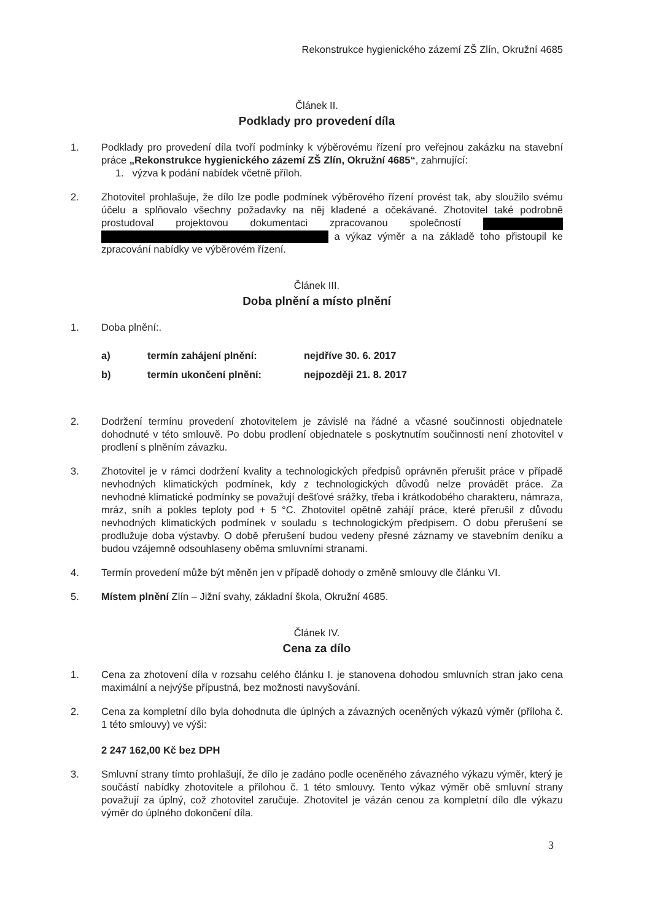Rekonstrukce hygienického zázemí ZŠ Zlín, Okružní 4685
Článek II.
Podklady pro provedení díla
1. Podklady pro provedení díla tvoří podmínky k výběrovému řízení pro veřejnou zakázku na stavební práce „Rekonstrukce hygienického zázemí ZŠ Zlín, Okružní 4685“, zahrnující:
1. výzva k podání nabídek včetně příloh.
2. Zhotovitel prohlašuje, že dílo lze podle podmínek výběrového řízení provést tak, aby sloužilo svému účelu a splňovalo všechny požadavky na něj kladené a očekávané. Zhotovitel také podrobně prostudoval projektovou dokumentaci zpracovanou společností a výkaz výměr a na základě toho přistoupil ke zpracování nabídky ve výběrovém řízení.
Článek III.
Doba plnění a místo plnění
1. Doba plnění:.
| a) | termín zahájení plnění: | nejdříve 30. 6. 2017 |
| b) | termín ukončení plnění: | nejpozději 21. 8. 2017 |
2. Dodržení termínu provedení zhotovitelem je závislé na řádné a včasné součinnosti objednatele dohodnuté v této smlouvě. Po dobu prodlení objednatele s poskytnutím součinnosti není zhotovitel v prodlení s plněním závazku.
3. Zhotovitel je v rámci dodržení kvality a technologických předpisů oprávněn přerušit práce v případě nevhodných klimatických podmínek, kdy z technologických důvodů nelze provádět práce. Za nevhodné klimatické podmínky se považují dešťové srážky, třeba i krátkodobého charakteru, námraza, mráz, sníh a pokles teploty pod + 5 °C. Zhotovitel opětně zahájí práce, které přerušil z důvodu nevhodných klimatických podmínek v souladu s technologickým předpisem. O dobu přerušení se prodlužuje doba výstavby. O době přerušení budou vedeny přesné záznamy ve stavebním deníku a budou vzájemně odsouhlaseny oběma smluvními stranami.
4. Termín provedení může být měněn jen v případě dohody o změně smlouvy dle článku VI.
5. Místem plnění Zlín – Jižní svahy, základní škola, Okružní 4685.
Článek IV.
Cena za dílo
1. Cena za zhotovení díla v rozsahu celého článku I. je stanovena dohodou smluvních stran jako cena maximální a nejvýše přípustná, bez možnosti navyšování.
2. Cena za kompletní dílo byla dohodnuta dle úplných a závazných oceněných výkazů výměr (příloha č. 1 této smlouvy) ve výši:
2 247 162,00 Kč bez DPH
3. Smluvní strany tímto prohlašují, že dílo je zadáno podle oceněného závazného výkazu výměr, který je součástí nabídky zhotovitele a přílohou č. 1 této smlouvy. Tento výkaz výměr obě smluvní strany považují za úplný, což zhotovitel zaručuje. Zhotovitel je vázán cenou za kompletní dílo dle výkazu výměr do úplného dokončení díla.
3